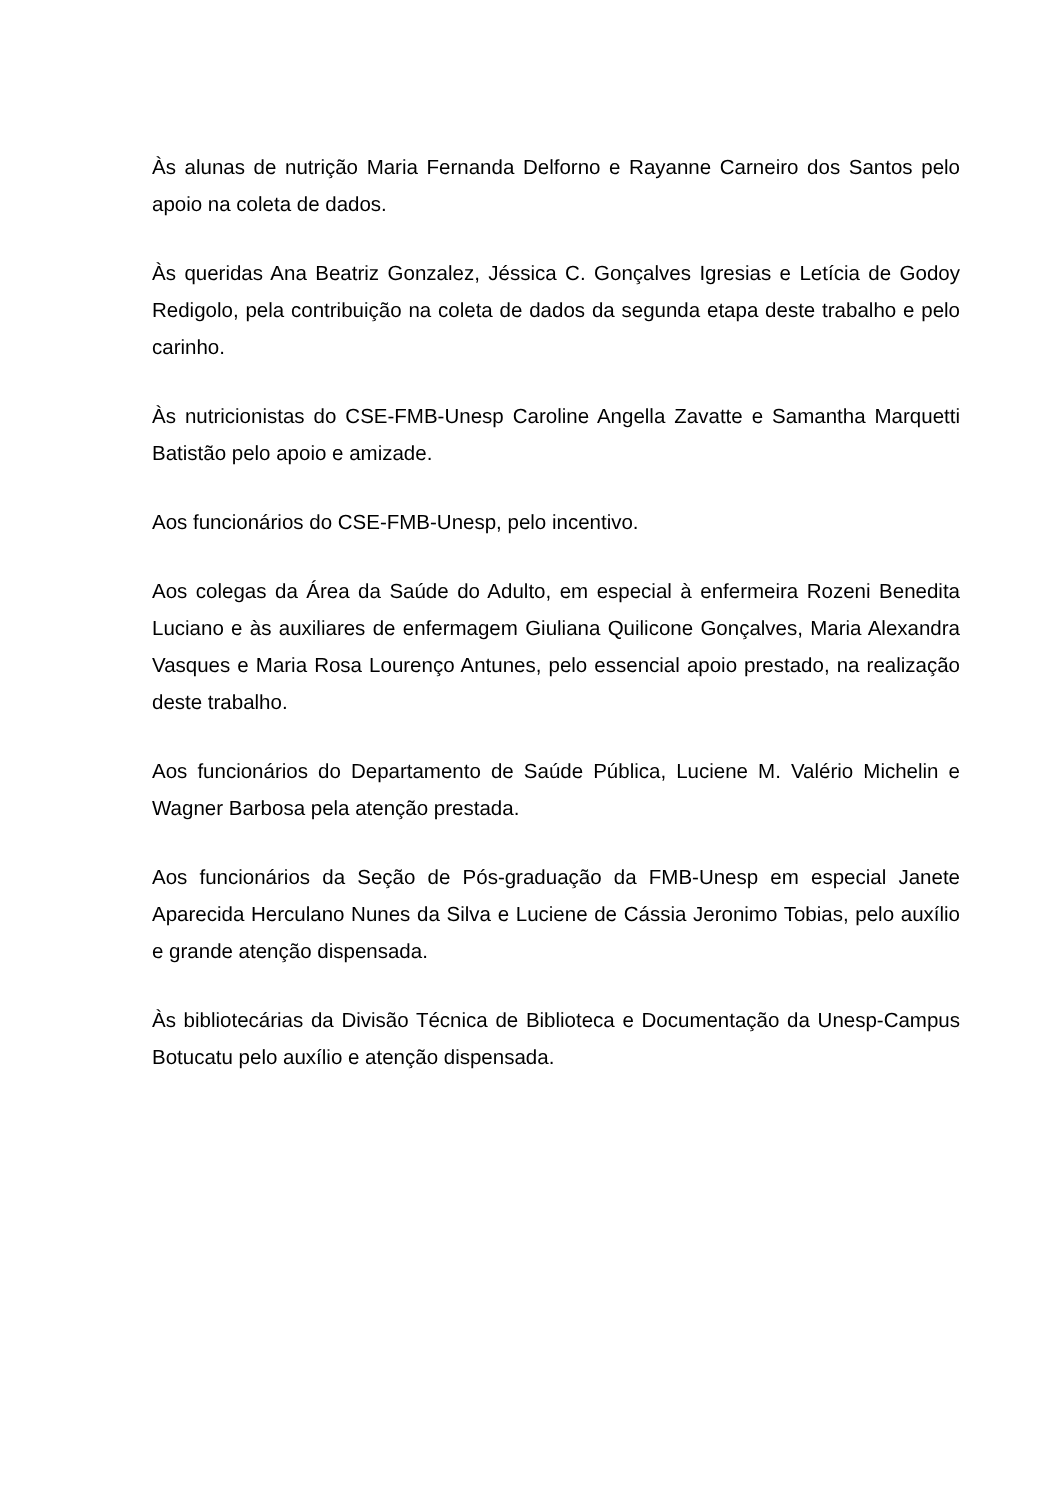Às alunas de nutrição Maria Fernanda Delforno e Rayanne Carneiro dos Santos pelo apoio na coleta de dados.
Às queridas Ana Beatriz Gonzalez, Jéssica C. Gonçalves Igresias e Letícia de Godoy Redigolo, pela contribuição na coleta de dados da segunda etapa deste trabalho e pelo carinho.
Às nutricionistas do CSE-FMB-Unesp Caroline Angella Zavatte e Samantha Marquetti Batistão pelo apoio e amizade.
Aos funcionários do CSE-FMB-Unesp, pelo incentivo.
Aos colegas da Área da Saúde do Adulto, em especial à enfermeira Rozeni Benedita Luciano e às auxiliares de enfermagem Giuliana Quilicone Gonçalves, Maria Alexandra Vasques e Maria Rosa Lourenço Antunes, pelo essencial apoio prestado, na realização deste trabalho.
Aos funcionários do Departamento de Saúde Pública, Luciene M. Valério Michelin e Wagner Barbosa pela atenção prestada.
Aos funcionários da Seção de Pós-graduação da FMB-Unesp em especial Janete Aparecida Herculano Nunes da Silva e Luciene de Cássia Jeronimo Tobias, pelo auxílio e grande atenção dispensada.
Às bibliotecárias da Divisão Técnica de Biblioteca e Documentação da Unesp-Campus Botucatu pelo auxílio e atenção dispensada.